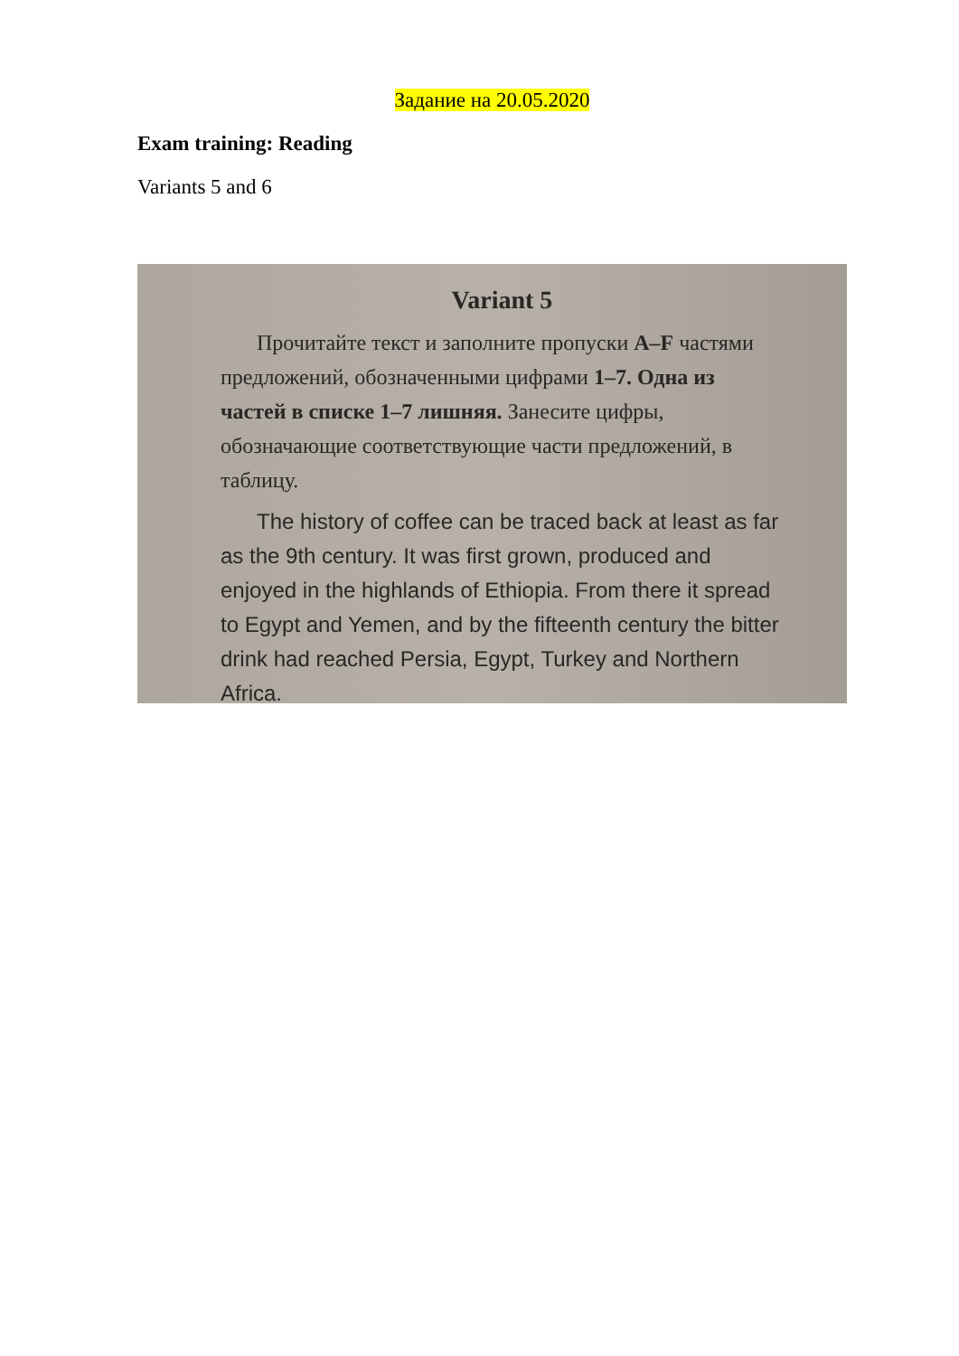Задание на 20.05.2020
Exam training: Reading
Variants 5 and 6
Variant 5
Прочитайте текст и заполните пропуски A–F частями предложений, обозначенными цифрами 1–7. Одна из частей в списке 1–7 лишняя. Занесите цифры, обозначающие соответствующие части предложений, в таблицу.
The history of coffee can be traced back at least as far as the 9th century. It was first grown, produced and enjoyed in the highlands of Ethiopia. From there it spread to Egypt and Yemen, and by the fifteenth century the bitter drink had reached Persia, Egypt, Turkey and Northern Africa.